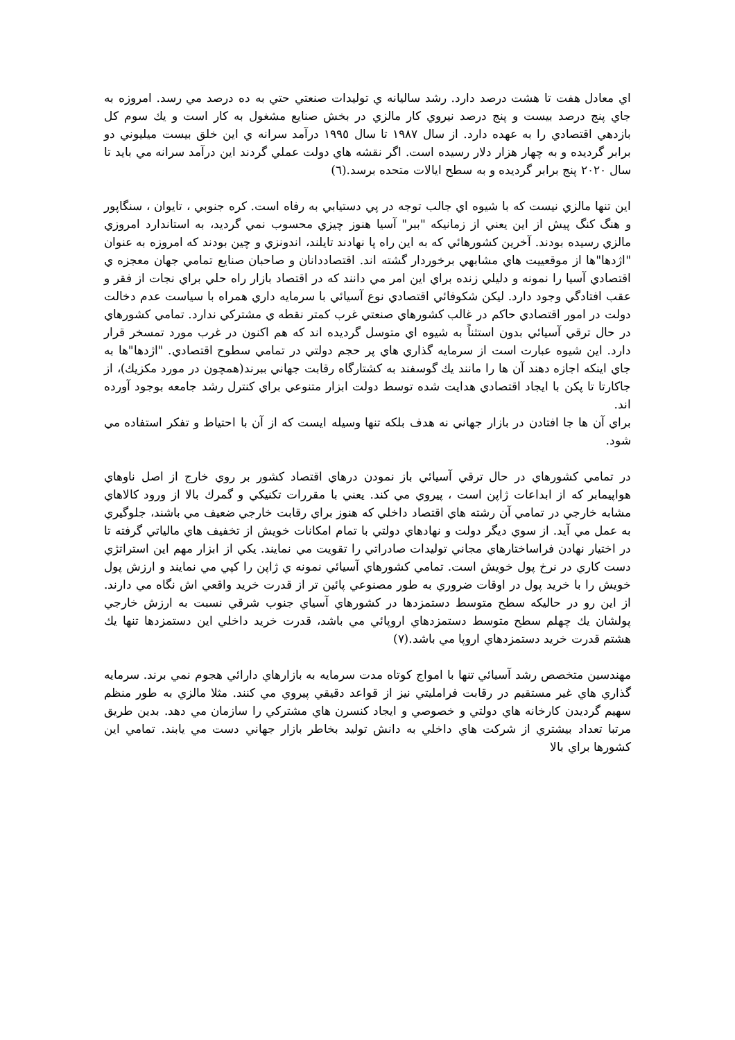اي معادل هفت تا هشت درصد دارد. رشد ساليانه ي توليدات صنعتي حتي به ده درصد مي رسد. امروزه به جاي پنج درصد بيست و پنج درصد نيروي كار مالزي در بخش صنايع مشغول به كار است و يك سوم كل بازدهي اقتصادي را به عهده دارد. از سال ١٩٨٧ تا سال ١٩٩٥ درآمد سرانه ي اين خلق بيست ميليوني دو برابر گرديده و به چهار هزار دلار رسيده است. اگر نقشه هاي دولت عملي گردند اين درآمد سرانه مي بايد تا سال ٢٠٢٠ پنج برابر گرديده و به سطح ايالات متحده برسد.(٦)
اين تنها مالزي نيست كه با شيوه اي جالب توجه در پي دستيابي به رفاه است. كره جنوبي ، تايوان ، سنگاپور و هنگ كنگ پيش از اين يعني از زمانيكه "ببر" آسيا هنوز چيزي محسوب نمي گرديد، به استاندارد امروزي مالزي رسيده بودند. آخرين كشورهائي كه به اين راه پا نهادند تايلند، اندونزي و چين بودند كه امروزه به عنوان "اژدها"ها از موقعييت هاي مشابهي برخوردار گشته اند. اقتصاددانان و صاحبان صنايع تمامي جهان معجزه ي اقتصادي آسيا را نمونه و دليلي زنده براي اين امر مي دانند كه در اقتصاد بازار راه حلي براي نجات از فقر و عقب افتادگي وجود دارد. ليكن شكوفائي اقتصادي نوع آسيائي با سرمايه داري همراه با سياست عدم دخالت دولت در امور اقتصادي حاكم در غالب كشورهاي صنعتي غرب كمتر نقطه ي مشتركي ندارد. تمامي كشورهاي در حال ترقي آسيائي بدون استثناً به شيوه اي متوسل گرديده اند كه هم اكنون در غرب مورد تمسخر قرار دارد. اين شيوه عبارت است از سرمايه گذاري هاي پر حجم دولتي در تمامي سطوح اقتصادي. "اژدها"ها به جاي اينكه اجازه دهند آن ها را مانند يك گوسفند به كشتارگاه رقابت جهاني ببرند(همچون در مورد مكزيك)، از جاكارتا تا پكن با ايجاد اقتصادي هدايت شده توسط دولت ابزار متنوعي براي كنترل رشد جامعه بوجود آورده اند.
براي آن ها جا افتادن در بازار جهاني نه هدف بلكه تنها وسيله ايست كه از آن با احتياط و تفكر استفاده مي شود.
در تمامي كشورهاي در حال ترقي آسيائي باز نمودن درهاي اقتصاد كشور بر روي خارج از اصل ناوهاي هواپيمابر كه از ابداعات ژاپن است ، پيروي مي كند. يعني با مقررات تكنيكي و گمرك بالا از ورود كالاهاي مشابه خارجي در تمامي آن رشته هاي اقتصاد داخلي كه هنوز براي رقابت خارجي ضعيف مي باشند، جلوگيري به عمل مي آيد. از سوي ديگر دولت و نهادهاي دولتي با تمام امكانات خويش از تخفيف هاي مالياتي گرفته تا در اختيار نهادن فراساختارهاي مجاني توليدات صادراتي را تقويت مي نمايند. يكي از ابزار مهم اين استراتژي دست كاري در نرخ پول خويش است. تمامي كشورهاي آسيائي نمونه ي ژاپن را كپي مي نمايند و ارزش پول خويش را با خريد پول در اوقات ضروري به طور مصنوعي پائين تر از قدرت خريد واقعي اش نگاه مي دارند. از اين رو در حاليكه سطح متوسط دستمزدها در كشورهاي آسياي جنوب شرقي نسبت به ارزش خارجي پولشان يك چهلم سطح متوسط دستمزدهاي اروپائي مي باشد، قدرت خريد داخلي اين دستمزدها تنها يك هشتم قدرت خريد دستمزدهاي اروپا مي باشد.(٧)
مهندسين متخصص رشد آسيائي تنها با امواج كوتاه مدت سرمايه به بازارهاي دارائي هجوم نمي برند. سرمايه گذاري هاي غير مستقيم در رقابت فرامليتي نيز از قواعد دقيقي پيروي مي كنند. مثلا مالزي به طور منظم سهيم گرديدن كارخانه هاي دولتي و خصوصي و ايجاد كنسرن هاي مشتركي را سازمان مي دهد. بدين طريق مرتبا تعداد بيشتري از شركت هاي داخلي به دانش توليد بخاطر بازار جهاني دست مي يابند. تمامي اين كشورها براي بالا